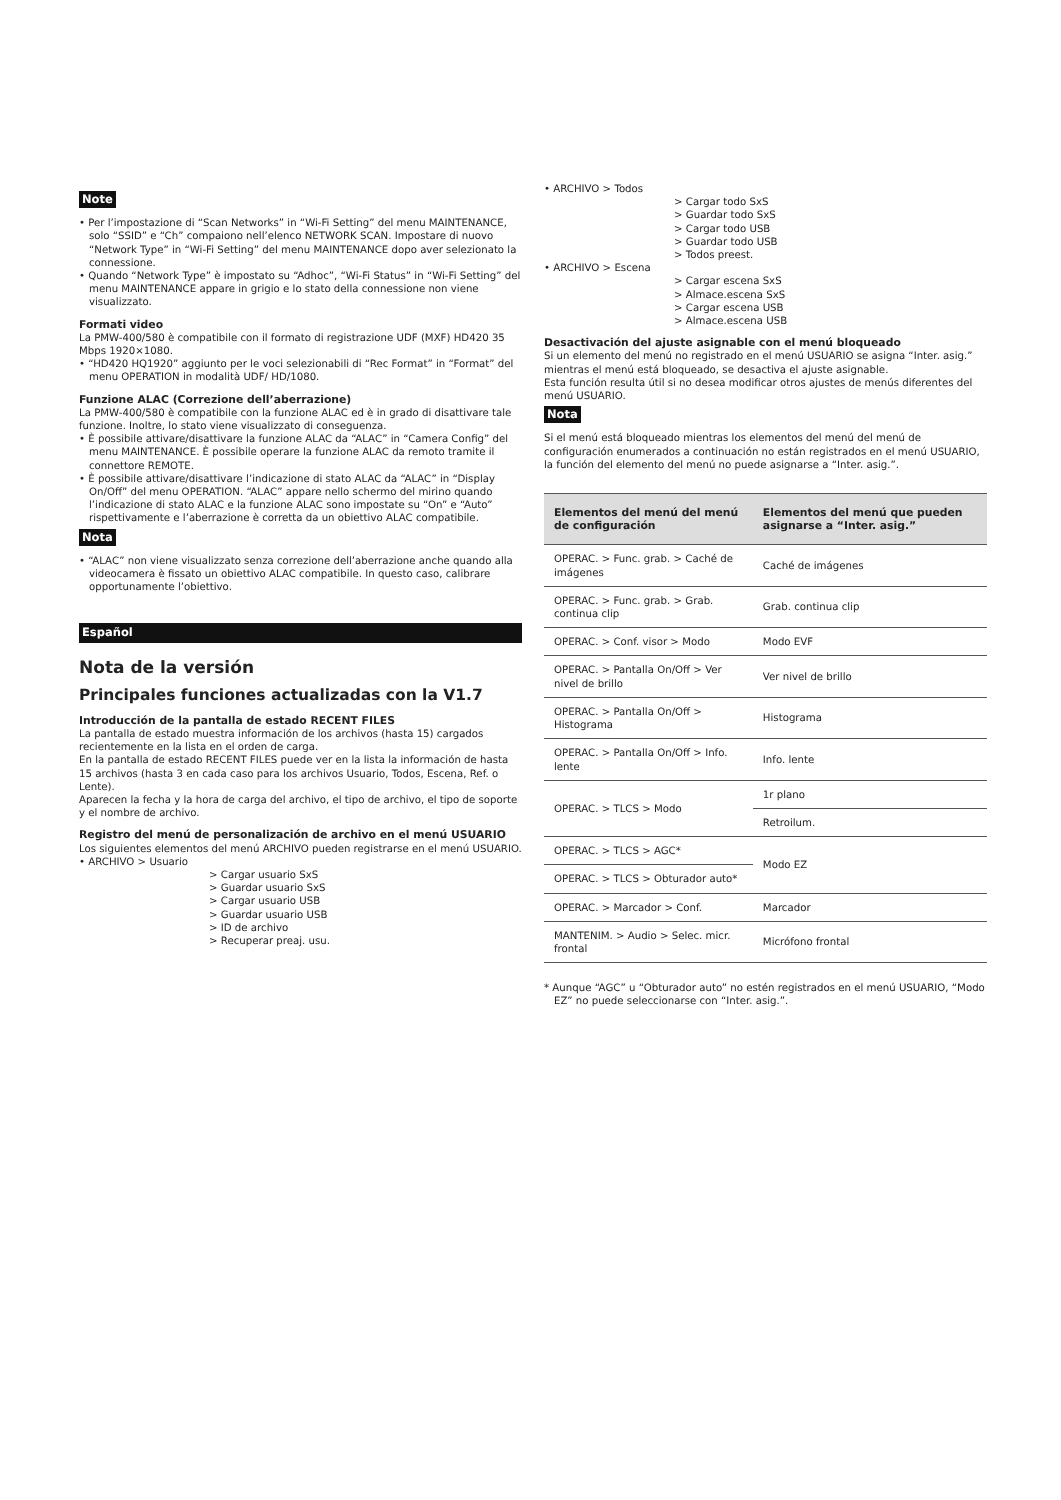Note
• Per l’impostazione di “Scan Networks” in “Wi-Fi Setting” del menu MAINTENANCE, solo “SSID” e “Ch” compaiono nell’elenco NETWORK SCAN. Impostare di nuovo “Network Type” in “Wi-Fi Setting” del menu MAINTENANCE dopo aver selezionato la connessione.
• Quando “Network Type” è impostato su “Adhoc”, “Wi-Fi Status” in “Wi-Fi Setting” del menu MAINTENANCE appare in grigio e lo stato della connessione non viene visualizzato.
Formati video
La PMW-400/580 è compatibile con il formato di registrazione UDF (MXF) HD420 35 Mbps 1920×1080.
• “HD420 HQ1920” aggiunto per le voci selezionabili di “Rec Format” in “Format” del menu OPERATION in modalità UDF/ HD/1080.
Funzione ALAC (Correzione dell’aberrazione)
La PMW-400/580 è compatibile con la funzione ALAC ed è in grado di disattivare tale funzione. Inoltre, lo stato viene visualizzato di conseguenza.
• È possibile attivare/disattivare la funzione ALAC da “ALAC” in “Camera Config” del menu MAINTENANCE. È possibile operare la funzione ALAC da remoto tramite il connettore REMOTE.
• È possibile attivare/disattivare l’indicazione di stato ALAC da “ALAC” in “Display On/Off” del menu OPERATION. “ALAC” appare nello schermo del mirino quando l’indicazione di stato ALAC e la funzione ALAC sono impostate su “On” e “Auto” rispettivamente e l’aberrazione è corretta da un obiettivo ALAC compatibile.
Nota
• “ALAC” non viene visualizzato senza correzione dell’aberrazione anche quando alla videocamera è fissato un obiettivo ALAC compatibile. In questo caso, calibrare opportunamente l’obiettivo.
Español
Nota de la versión
Principales funciones actualizadas con la V1.7
Introducción de la pantalla de estado RECENT FILES
La pantalla de estado muestra información de los archivos (hasta 15) cargados recientemente en la lista en el orden de carga.
En la pantalla de estado RECENT FILES puede ver en la lista la información de hasta 15 archivos (hasta 3 en cada caso para los archivos Usuario, Todos, Escena, Ref. o Lente).
Aparecen la fecha y la hora de carga del archivo, el tipo de archivo, el tipo de soporte y el nombre de archivo.
Registro del menú de personalización de archivo en el menú USUARIO
Los siguientes elementos del menú ARCHIVO pueden registrarse en el menú USUARIO.
• ARCHIVO > Usuario
> Cargar usuario SxS
> Guardar usuario SxS
> Cargar usuario USB
> Guardar usuario USB
> ID de archivo
> Recuperar preaj. usu.
• ARCHIVO > Todos
> Cargar todo SxS
> Guardar todo SxS
> Cargar todo USB
> Guardar todo USB
> Todos preest.
• ARCHIVO > Escena
> Cargar escena SxS
> Almace.escena SxS
> Cargar escena USB
> Almace.escena USB
Desactivación del ajuste asignable con el menú bloqueado
Si un elemento del menú no registrado en el menú USUARIO se asigna “Inter. asig.” mientras el menú está bloqueado, se desactiva el ajuste asignable.
Esta función resulta útil si no desea modificar otros ajustes de menús diferentes del menú USUARIO.
Nota
Si el menú está bloqueado mientras los elementos del menú del menú de configuración enumerados a continuación no están registrados en el menú USUARIO, la función del elemento del menú no puede asignarse a “Inter. asig.”.
| Elementos del menú del menú de configuración | Elementos del menú que pueden asignarse a “Inter. asig.” |
| --- | --- |
| OPERAC. > Func. grab. > Caché de imágenes | Caché de imágenes |
| OPERAC. > Func. grab. > Grab. continua clip | Grab. continua clip |
| OPERAC. > Conf. visor > Modo | Modo EVF |
| OPERAC. > Pantalla On/Off > Ver nivel de brillo | Ver nivel de brillo |
| OPERAC. > Pantalla On/Off > Histograma | Histograma |
| OPERAC. > Pantalla On/Off > Info. lente | Info. lente |
| OPERAC. > TLCS > Modo | 1r plano |
| | Retroilum. |
| OPERAC. > TLCS > AGC* | Modo EZ |
| OPERAC. > TLCS > Obturador auto* | |
| OPERAC. > Marcador > Conf. | Marcador |
| MANTENIM. > Audio > Selec. micr. frontal | Micrófono frontal |
* Aunque “AGC” u “Obturador auto” no estén registrados en el menú USUARIO, “Modo EZ” no puede seleccionarse con “Inter. asig.”.